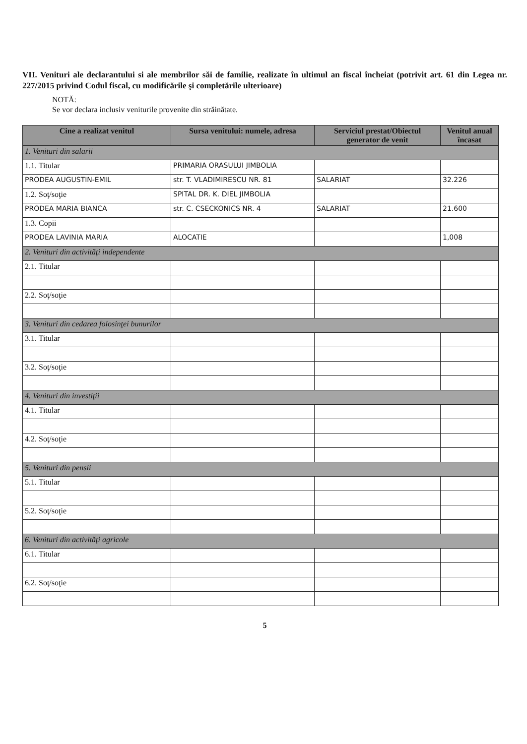VII. Venituri ale declarantului si ale membrilor săi de familie, realizate în ultimul an fiscal încheiat (potrivit art. 61 din Legea nr. 227/2015 privind Codul fiscal, cu modificările şi completările ulterioare)
NOTĂ:
Se vor declara inclusiv veniturile provenite din străinătate.
| Cine a realizat venitul | Sursa venitului: numele, adresa | Serviciul prestat/Obiectul generator de venit | Venitul anual încasat |
| --- | --- | --- | --- |
| 1. Venituri din salarii | | | |
| 1.1. Titular | PRIMARIA ORASULUI JIMBOLIA | | |
| PRODEA AUGUSTIN-EMIL | str. T. VLADIMIRESCU NR. 81 | SALARIAT | 32.226 |
| 1.2. Soţ/soţie | SPITAL DR. K. DIEL JIMBOLIA | | |
| PRODEA MARIA BIANCA | str. C. CSECKONICS NR. 4 | SALARIAT | 21.600 |
| 1.3. Copii | | | |
| PRODEA LAVINIA MARIA | ALOCATIE | | 1,008 |
| 2. Venituri din activităţi independente | | | |
| 2.1. Titular | | | |
| 2.2. Soţ/soţie | | | |
| 3. Venituri din cedarea folosinţei bunurilor | | | |
| 3.1. Titular | | | |
| 3.2. Soţ/soţie | | | |
| 4. Venituri din investiţii | | | |
| 4.1. Titular | | | |
| 4.2. Soţ/soţie | | | |
| 5. Venituri din pensii | | | |
| 5.1. Titular | | | |
| 5.2. Soţ/soţie | | | |
| 6. Venituri din activităţi agricole | | | |
| 6.1. Titular | | | |
| 6.2. Soţ/soţie | | | |
5